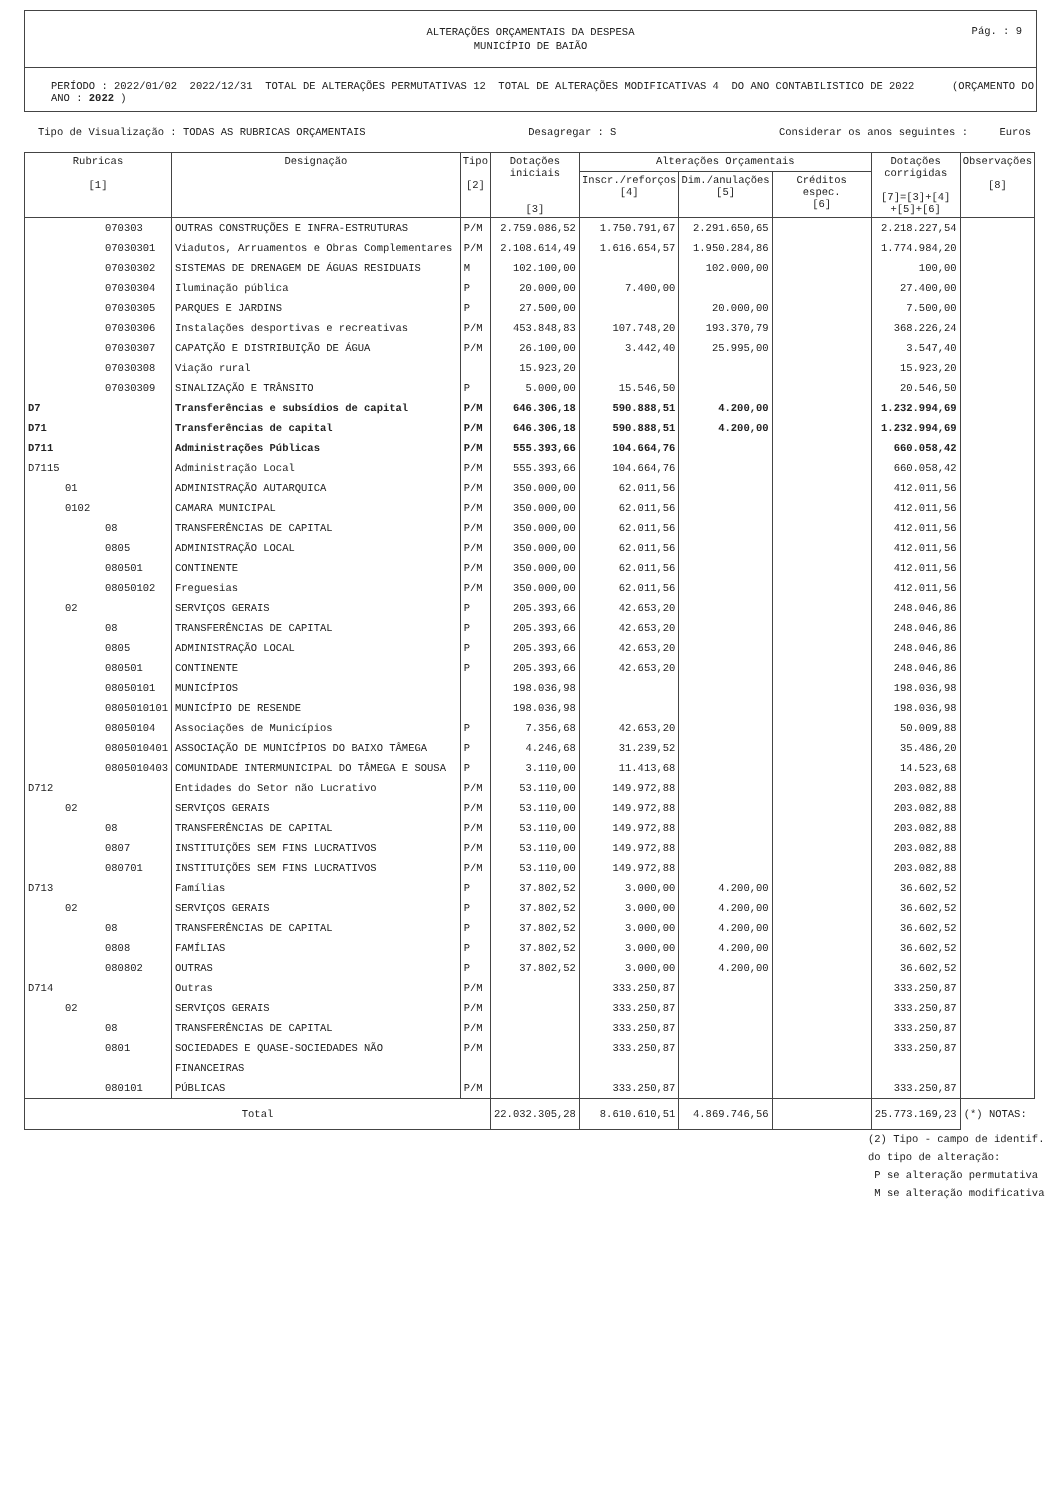ALTERAÇÕES ORÇAMENTAIS DA DESPESA
MUNICÍPIO DE BAIÃO
Pág. : 9
PERÍODO : 2022/01/02 2022/12/31 TOTAL DE ALTERAÇÕES PERMUTATIVAS 12 TOTAL DE ALTERAÇÕES MODIFICATIVAS 4 DO ANO CONTABILISTICO DE 2022 (ORÇAMENTO DO ANO : 2022 )
Tipo de Visualização : TODAS AS RUBRICAS ORÇAMENTAIS Desagregar : S Considerar os anos seguintes : Euros
| Rubricas [1] | Designação | Tipo [2] | Dotações iniciais [3] | Alterações Orçamentais | | | Dotações corrigidas [7]=[3]+[4] +[5]+[6] | Observações [8] |
| --- | --- | --- | --- | --- | --- | --- | --- | --- |
| | | | | Inscr./reforços [4] | Dim./anulações [5] | Créditos espec. [6] | | |
| 070303 | OUTRAS CONSTRUÇÕES E INFRA-ESTRUTURAS | P/M | 2.759.086,52 | 1.750.791,67 | 2.291.650,65 | | 2.218.227,54 | |
| 07030301 | Viadutos, Arruamentos e Obras Complementares | P/M | 2.108.614,49 | 1.616.654,57 | 1.950.284,86 | | 1.774.984,20 | |
| 07030302 | SISTEMAS DE DRENAGEM DE ÁGUAS RESIDUAIS | M | 102.100,00 | | 102.000,00 | | 100,00 | |
| 07030304 | Iluminação pública | P | 20.000,00 | 7.400,00 | | | 27.400,00 | |
| 07030305 | PARQUES E JARDINS | P | 27.500,00 | | 20.000,00 | | 7.500,00 | |
| 07030306 | Instalações desportivas e recreativas | P/M | 453.848,83 | 107.748,20 | 193.370,79 | | 368.226,24 | |
| 07030307 | CAPATÇÃO E DISTRIBUIÇÃO DE ÁGUA | P/M | 26.100,00 | 3.442,40 | 25.995,00 | | 3.547,40 | |
| 07030308 | Viação rural | | 15.923,20 | | | | 15.923,20 | |
| 07030309 | SINALIZAÇÃO E TRÂNSITO | P | 5.000,00 | 15.546,50 | | | 20.546,50 | |
| D7 | Transferências e subsídios de capital | P/M | 646.306,18 | 590.888,51 | 4.200,00 | | 1.232.994,69 | |
| D71 | Transferências de capital | P/M | 646.306,18 | 590.888,51 | 4.200,00 | | 1.232.994,69 | |
| D711 | Administrações Públicas | P/M | 555.393,66 | 104.664,76 | | | 660.058,42 | |
| D7115 | Administração Local | P/M | 555.393,66 | 104.664,76 | | | 660.058,42 | |
| 01 | ADMINISTRAÇÃO AUTARQUICA | P/M | 350.000,00 | 62.011,56 | | | 412.011,56 | |
| 0102 | CAMARA MUNICIPAL | P/M | 350.000,00 | 62.011,56 | | | 412.011,56 | |
| 08 | TRANSFERÊNCIAS DE CAPITAL | P/M | 350.000,00 | 62.011,56 | | | 412.011,56 | |
| 0805 | ADMINISTRAÇÃO LOCAL | P/M | 350.000,00 | 62.011,56 | | | 412.011,56 | |
| 080501 | CONTINENTE | P/M | 350.000,00 | 62.011,56 | | | 412.011,56 | |
| 08050102 | Freguesias | P/M | 350.000,00 | 62.011,56 | | | 412.011,56 | |
| 02 | SERVIÇOS GERAIS | P | 205.393,66 | 42.653,20 | | | 248.046,86 | |
| 08 | TRANSFERÊNCIAS DE CAPITAL | P | 205.393,66 | 42.653,20 | | | 248.046,86 | |
| 0805 | ADMINISTRAÇÃO LOCAL | P | 205.393,66 | 42.653,20 | | | 248.046,86 | |
| 080501 | CONTINENTE | P | 205.393,66 | 42.653,20 | | | 248.046,86 | |
| 08050101 | MUNICÍPIOS | | 198.036,98 | | | | 198.036,98 | |
| 0805010101 | MUNICÍPIO DE RESENDE | | 198.036,98 | | | | 198.036,98 | |
| 08050104 | Associações de Municípios | P | 7.356,68 | 42.653,20 | | | 50.009,88 | |
| 0805010401 | ASSOCIAÇÃO DE MUNICÍPIOS DO BAIXO TÂMEGA | P | 4.246,68 | 31.239,52 | | | 35.486,20 | |
| 0805010403 | COMUNIDADE INTERMUNICIPAL DO TÂMEGA E SOUSA | P | 3.110,00 | 11.413,68 | | | 14.523,68 | |
| D712 | Entidades do Setor não Lucrativo | P/M | 53.110,00 | 149.972,88 | | | 203.082,88 | |
| 02 | SERVIÇOS GERAIS | P/M | 53.110,00 | 149.972,88 | | | 203.082,88 | |
| 08 | TRANSFERÊNCIAS DE CAPITAL | P/M | 53.110,00 | 149.972,88 | | | 203.082,88 | |
| 0807 | INSTITUIÇÕES SEM FINS LUCRATIVOS | P/M | 53.110,00 | 149.972,88 | | | 203.082,88 | |
| 080701 | INSTITUIÇÕES SEM FINS LUCRATIVOS | P/M | 53.110,00 | 149.972,88 | | | 203.082,88 | |
| D713 | Famílias | P | 37.802,52 | 3.000,00 | 4.200,00 | | 36.602,52 | |
| 02 | SERVIÇOS GERAIS | P | 37.802,52 | 3.000,00 | 4.200,00 | | 36.602,52 | |
| 08 | TRANSFERÊNCIAS DE CAPITAL | P | 37.802,52 | 3.000,00 | 4.200,00 | | 36.602,52 | |
| 0808 | FAMÍLIAS | P | 37.802,52 | 3.000,00 | 4.200,00 | | 36.602,52 | |
| 080802 | OUTRAS | P | 37.802,52 | 3.000,00 | 4.200,00 | | 36.602,52 | |
| D714 | Outras | P/M | | 333.250,87 | | | 333.250,87 | |
| 02 | SERVIÇOS GERAIS | P/M | | 333.250,87 | | | 333.250,87 | |
| 08 | TRANSFERÊNCIAS DE CAPITAL | P/M | | 333.250,87 | | | 333.250,87 | |
| 0801 | SOCIEDADES E QUASE-SOCIEDADES NÃO FINANCEIRAS | P/M | | 333.250,87 | | | 333.250,87 | |
| 080101 | PÚBLICAS | P/M | | 333.250,87 | | | 333.250,87 | |
| Total | | | 22.032.305,28 | 8.610.610,51 | 4.869.746,56 | | 25.773.169,23 | (*) NOTAS: |
(2) Tipo - campo de identif.
do tipo de alteração:
P se alteração permutativa
M se alteração modificativa